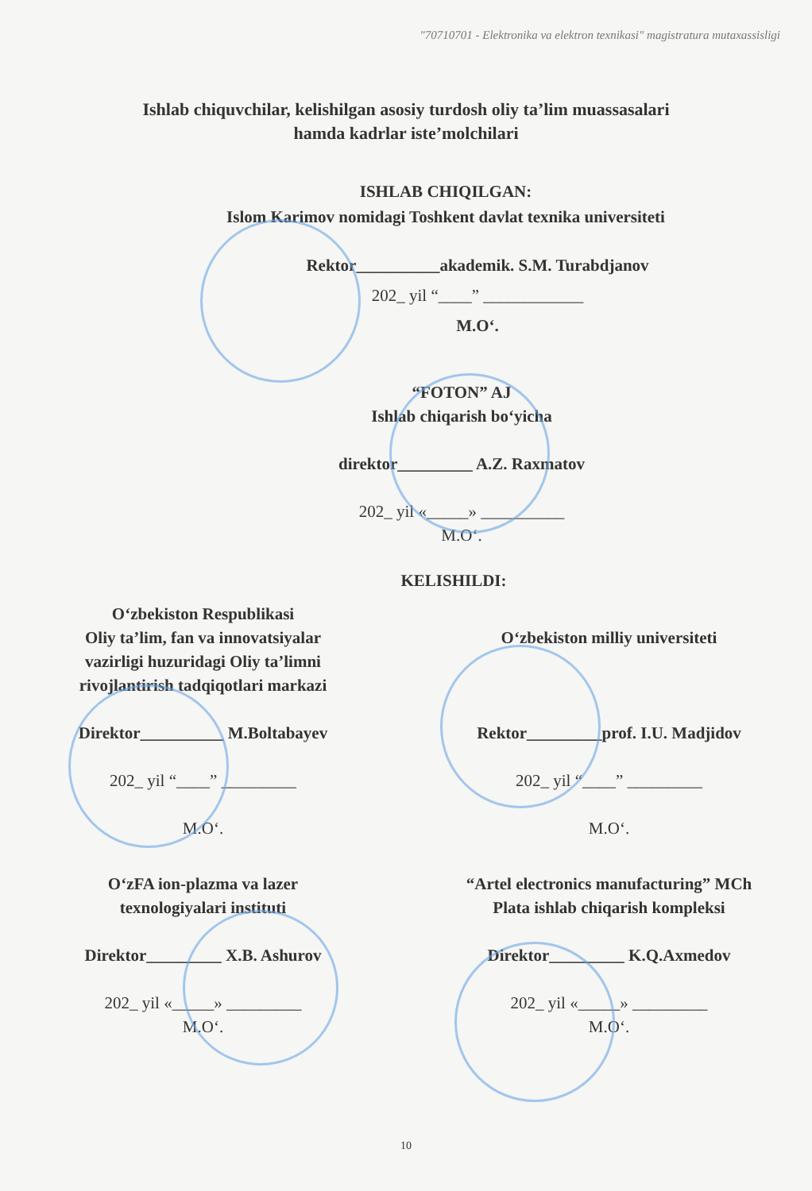"70710701 - Elektronika va elektron texnikasi" magistratura mutaxassisligi
Ishlab chiquvchilar, kelishilgan asosiy turdosh oliy ta’lim muassasalari
hamda kadrlar iste’molchilari
ISHLAB CHIQILGAN:
Islom Karimov nomidagi Toshkent davlat texnika universiteti
Rektor__________akademik. S.M. Turabdjanov
202_ yil “____” ____________
M.O‘.
“FOTON” AJ
Ishlab chiqarish bo‘yicha
direktor_________ A.Z. Raxmatov
202_ yil «_____» __________
M.O‘.
KELISHILDI:
O‘zbekiston Respublikasi
Oliy ta’lim, fan va innovatsiyalar
vazirligi huzuridagi Oliy ta’limni
rivojlantirish tadqiqotlari markazi
Direktor__________ M.Boltabayev
202_ yil “____” _________
M.O‘.
O‘zbekiston milliy universiteti
Rektor_________prof. I.U. Madjidov
202_ yil “____” _________
M.O‘.
O‘zFA ion-plazma va lazer
texnologiyalari instituti
Direktor_________ X.B. Ashurov
202_ yil «_____» _________
M.O‘.
“Artel electronics manufacturing” MCh
Plata ishlab chiqarish kompleksi
Direktor_________ K.Q.Axmedov
202_ yil «_____» _________
M.O‘.
10